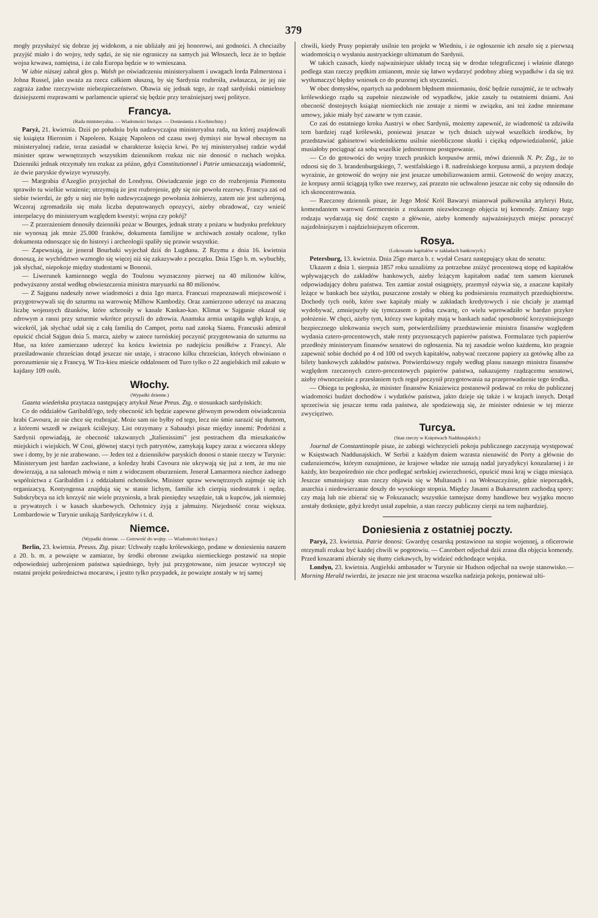379
mogły przysłużyć się dobrze jej widokom, a nie ubliżały ani jej honorowi, ani godności. A chociażby przyjść miało i do wojny, tedy sądzi, że się nie ograniczy na samych już Włoszech, lecz że to będzie wojna krwawa, namiętna, i że cała Europa będzie w to wmieszana.
W izbie niższej zabrał głos p. Walsh po oświadczeniu ministeryalnem i uwagach lorda Palmerstona i Johna Russel, jako uważa za rzecz całkiem słuszną, by się Sardynia rozbroiła, zwłaszcza, że jej nie zagraża żadne rzeczywiste niebezpieczeństwo. Obawia się jednak tego, że rząd sardyński ośmielony dzisiejszemi rozprawami w parlamencie upierać się będzie przy teraźniejszej swej polityce.
Francya.
(Rada ministeryalna. — Wiadomości bieżące. — Doniesienia z Kochinchiny.)
Paryż, 21. kwietnia. Dziś po południu była nadzwyczajna ministeryalna rada, na której znajdowali się książęta Hieronim i Napoleon. Książę Napoleon od czasu swej dymisyi nie bywał obecnym na ministeryalnej radzie, teraz zasiadał w charakterze księcia krwi. Po tej ministeryalnej radzie wydał minister spraw wewnętrznych wszystkim dziennikom rozkaz nic nie donosić o ruchach wojska. Dzienniki jednak otrzymały ten rozkaz za późno, gdyż Constitutionnel i Patrie umieszczają wiadomość, że dwie paryskie dywizye wyruszyły.
— Margrabia d'Azeglio przyjechał do Londynu. Oświadczenie jego co do rozbrojenia Piemontu sprawiło tu wielkie wrażenie; utrzymują że jest rozbrojenie, gdy się nie powoła rezerwy. Francya zaś od siebie twierdzi, że gdy u niej nie było nadzwyczajnego powołania żołnierzy, zatem nie jest uzbrojoną. Wczoraj zgromadziła się mała liczba deputowanych opozycyi, ażeby obradować, czy wnieść interpelacyę do ministeryum względem kwestyi: wojna czy pokój?
— Z przerażeniem donosiły dzienniki pożar w Bourges, jednak straty z pożaru w budynku prefektury nie wynoszą jak może 25.000 franków, dokumenta familijne w archiwach zostały ocalone, tylko dokumenta odnoszące się do historyi i archeologii spaliły się prawie wszystkie.
— Zapewniają, że jenerał Bourbaki wyjechał dziś do Lugdunu. Z Rzymu z dnia 16. kwietnia donoszą, że wychództwo wzmogło się więcej niż się zakazywało z początku. Dnia 15go b. m. wybuchły, jak słychać, niepokoje między studentami w Bononii.
— Liwerunek kamiennego węgla do Toulonu wyznaczony pierwej na 40 milionów kilów, podwyższony został według obwieszczenia ministra maryuarki na 80 milionów.
— Z Sajgunu nadeszły nowe wiadomości z dnia 1go marca. Francuzi rozpoznawali miejscowość i przygotowywali się do szturmu na warownię Milhow Kambodży. Oraz zamierzono uderzyć na znaczną liczbę wojennych dżunków, które schroniły w kanale Kankao-kao. Klimat w Sajgunie okazał się zdrowym a ranni przy szturmie wkrótce przyszli do zdrowia. Anamska armia ustąpiła wgłąb kraju, a wicekról, jak słychać udał się z całą familią do Campot, portu nad zatoką Siamu. Francuski admirał opuścić chciał Sajgun dnia 5. marca, ażeby w zatoce turońskiej poczynić przygotowania do szturmu na Hue, na które zamierzano uderzyć ku końcu kwietnia po nadejściu posiłków z Francyi. Ale prześladowanie chrześcian dotąd jeszcze nie ustaje, i stracono kilku chrześcian, których obwiniano o porozumienie się z Francyą. W Tra-kieu mieście oddalonem od Turo tylko o 22 angielskich mil zakuto w kajdany 109 osób.
Włochy.
(Wypadki dzienne.)
Gazeta wiedeńska przytacza następujący artykuł Neue Preus. Ztg. o stosunkach sardyńskich:
Co do oddziałów Garibaldi'ego, tedy obecność ich będzie zapewne głównym powodem oświadczenia hrabi Cavoura, że nie chce się rozbrajać. Może sam nie byłby od tego, lecz nie śmie narazić się tłumom, z któremi wszedł w związek ściślejszy. List otrzymany z Sabaudyi pisze między innemi: Podróżni z Sardynii opowiadają, że obecność takzwanych „Italienissimi" jest postrachem dla mieszkańców miejskich i wiejskich. W Coni, głównej stacyi tych patryotów, zamykają kupcy zaraz z wieczora sklepy swe i domy, by je nie zrabowano. — Jeden też z dzienników paryskich donosi o stanie rzeczy w Turynie: Ministeryum jest bardzo zachwiane, a koledzy hrabi Cavoura nie ukrywają się już z tem, że mu nie dowierzają, a na salonach mówią o nim z widocznem oburzeniem. Jenerał Lamarmora niechce żadnego wspólnictwa z Garibaldim i z oddziałami ochotników. Minister spraw wewnętrznych zajmuje się ich organizacyą. Kontyngensa znajdują się w stanie lichym, familie ich cierpią niedostatek i nędzę. Subskrybcya na ich korzyść nie wiele przyniosła, a brak pieniędzy wszędzie, tak u kupców, jak niemniej u prywatnych i w kasach skarbowych. Ochotnicy żyją z jałmużny. Niejedność coraz większa. Lombardowie w Turynie unikają Sardyńczyków i t. d.
Niemce.
(Wypadki dzienne. — Gotowość do wojny. — Wiadomości bieżące.)
Berlin, 23. kwietnia. Preuss. Ztg. pisze: Uchwały rządu królewskiego, podane w doniesieniu naszem z 20. b. m. a powzięte w zamiarze, by środki obronne związku niemieckiego postawić na stopie odpowiedniej uzbrojeniom państwa sąsiedniego, były już przygotowane, nim jeszcze wytoczył się ostatni projekt pośrednictwa mocarstw, i jestto tylko przypadek, że powzięte zostały w tej samej
chwili, kiedy Prusy popierały usilnie ten projekt w Wiedniu, i że ogłoszenie ich zeszło się z pierwszą wiadomością o wysłaniu austryackiego ultimatum do Sardynii.
W takich czasach, kiedy najważniejsze układy toczą się w drodze telegraficznej i właśnie dlatego podlega stan rzeczy prędkim zmianom, może się łatwo wydarzyć podobny zbieg wypadków i da się też wytłumaczyć błędny wniosek co do pozornej ich styczności.
W obec domysłów, opartych na podobnem błędnem mniemaniu, dość będzie oznajmić, że te uchwały królewskiego rządu są zupełnie niezawisłe od wypadków, jakie zaszły tu ostatniemi dniami. Ani obecność dostojnych książąt niemieckich nie zostaje z niemi w związku, ani też żadne mniemane umowy, jakie miały być zawarte w tym czasie.
Co zaś do ostatniego kroku Austryi w obec Sardynii, możemy zapewnić, że wiadomość ta zdziwiła tem bardziej rząd królewski, ponieważ jeszcze w tych dniach używał wszelkich środków, by przedstawiać gabinetowi wiedeńskiemu usilnie nieobliczone skutki i ciężką odpowiedzialność, jakie musiałoby pociągnąć za sobą wszelkie jednostronne postępowanie.
— Co do gotowości do wojny trzech pruskich korpusów armii, mówi dziennik N. Pr. Ztg., że to odnosi się do 3. brandenburgskiego, 7. westfalskiego i 8. nadreńskiego korpusu armii, a przytem dodaje wyraźnie, że gotowość do wojny nie jest jeszcze umobilizowaniem armii. Gotowość do wojny znaczy, że korpusy armii ściągają tylko swe rezerwy, zaś przezto nie uchwalono jeszcze nic coby się odnosiło do ich skoncentrowania.
— Rzeczony dziennik pisze, że Jego Mość Król Bawaryi mianował pułkownika artyleryi Hutz, komendantem warowni Germorstein z rozkazem niezwłocznego objęcia tej komendy. Zmiany tego rodzaju wydarzają się dość często a głównie, ażeby komendy najważniejszych miejsc poruczyć najzdolniejszym i najdzielniejszym oficerom.
Rosya.
(Lokowanie kapitałów w zakładach bankowych.)
Petersburg, 13. kwietnia. Dnia 25go marca b. r. wydał Cesarz następujący ukaz do senatu:
Ukazem z dnia 1. sierpnia 1857 roku uznaliśmy za potrzebne zniżyć procentową stopę od kapitałów wpływających do zakładów bankowych, ażeby leżącym kapitałom nadać tem samem kierunek odpowiadający dobru państwa. Ten zamiar został osiągnięty, przemysł ożywia się, a znaczne kapitały leżące w bankach bez użytku, puszczone zostały w obieg ku podniesieniu rozmaitych przedsiębiorstw. Dochody tych osób, które swe kapitały miały w zakładach kredytowych i nie chciały je ztamtąd wydobywać, zmniejszyły się tymczasem o jedną czwartę, co wielu wprowadziło w bardzo przykre położenie. W chęci, ażeby tym, którzy swe kapitały mają w bankach nadać sposobność korzystniejszego bezpiecznego ulokowania swych sum, potwierdziliśmy przedstawienie ministra finansów względem wydania cztero-procentowych, stałe renty przynoszących papierów państwa. Formularze tych papierów przedłoży ministeryum finansów senatowi do ogłoszenia. Na tej zasadzie wolno każdemu, kto pragnie zapewnić sobie dochód po 4 od 100 od swych kapitałów, nabywać rzeczone papiery za gotówkę albo za bilety bankowych zakładów państwa. Potwierdziwszy reguły według planu naszego ministra finansów względem rzeczonych cztero-procentowych papierów państwa, nakazujemy rządzącemu senatowi, ażeby równocześnie z przesłaniem tych reguł poczynił przygotowania na przeprowadzenie tego środka.
— Obiega tu pogłoska, że minister finansów Kniażewicz postanowił podawać co roku do publicznej wiadomości budżet dochodów i wydatków państwa, jakto dzieje się także i w krajach innych. Dotąd sprzeciwia się jeszcze temu rada państwa, ale spodziewają się, że minister odniesie w tej mierze zwycięztwo.
Turcya.
(Stan rzeczy w Księstwach Naddunajskich.)
Journal de Constantinople pisze, że zabiegi wichrzycieli pokoju publicznego zaczynają występować w Księstwach Naddunajskich. W Serbii z każdym dniem wzrasta nienawiść do Porty a głównie do cudzoziemców, którym oznajmiono, że krajowe władze nie uznają nadal juryzdykcyi konzularnej i że każdy, kto bezpośrednio nie chce podlegać serbskiej zwierzchności, opuścić musi kraj w ciągu miesiąca. Jeszcze smutniejszy stan rzeczy objawia się w Multanach i na Wołoszczyźnie, gdzie nieporządek, anarchia i niedowierzanie doszły do wysokiego stopnia. Między Jasami a Bukaresztem zachodzą spory: czy mają lub nie zbierać się w Fokszanach; wszystkie tamtejsze domy handlowe bez wyjątku mocno zostały dotknięte, gdyż kredyt ustał zupełnie, a stan rzeczy publiczny cierpi na tem najbardziej.
Doniesienia z ostatniej poczty.
Paryż, 23. kwietnia. Patrie donosi: Gwardyę cesarską postawiono na stopie wojennej, a oficerowie otrzymali rozkaz być każdej chwili w pogotowiu. — Canrobert odjechał dziś zrana dla objęcia komendy. Przed koszarami zbierały się tłumy ciekawych, by widzieć odchodzące wojska.
Londyn, 23. kwietnia. Angielski ambasador w Turynie sir Hudson odjechał na swoje stanowisko.— Morning Herald twierdzi, że jeszcze nie jest stracona wszelka nadzieja pokoju, ponieważ ulti-